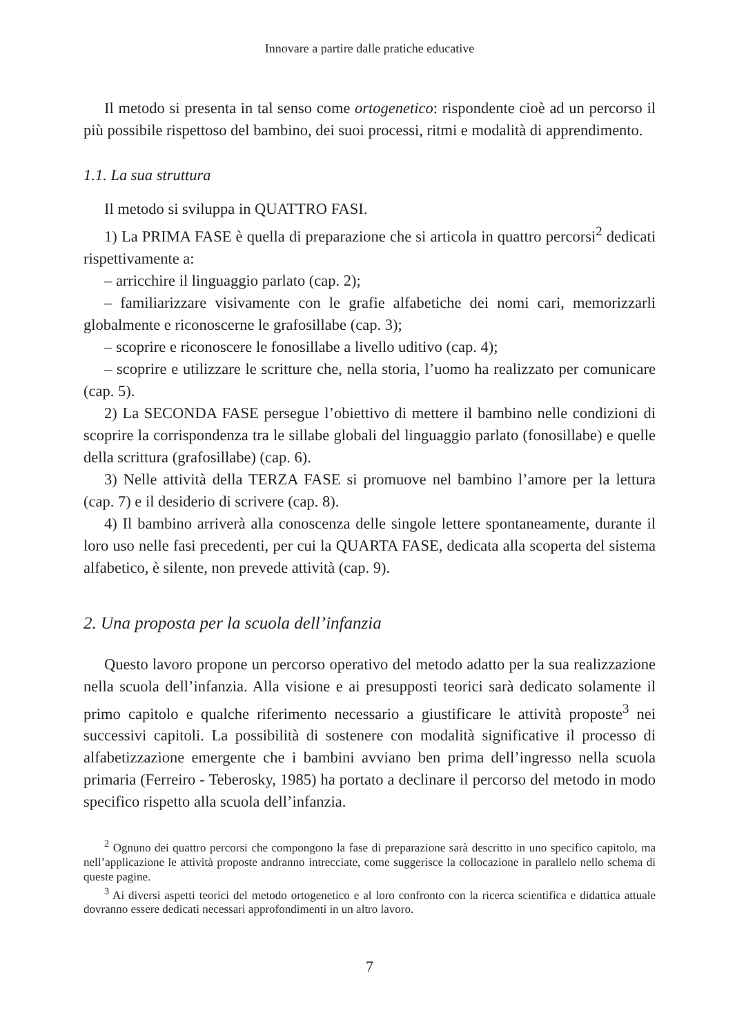Innovare a partire dalle pratiche educative
Il metodo si presenta in tal senso come ortogenetico: rispondente cioè ad un percorso il più possibile rispettoso del bambino, dei suoi processi, ritmi e modalità di apprendimento.
1.1. La sua struttura
Il metodo si sviluppa in QUATTRO FASI.
1) La PRIMA FASE è quella di preparazione che si articola in quattro percorsi<sup>2</sup> dedicati rispettivamente a:
– arricchire il linguaggio parlato (cap. 2);
– familiarizzare visivamente con le grafie alfabetiche dei nomi cari, memorizzarli globalmente e riconoscerne le grafosillabe (cap. 3);
– scoprire e riconoscere le fonosillabe a livello uditivo (cap. 4);
– scoprire e utilizzare le scritture che, nella storia, l’uomo ha realizzato per comunicare (cap. 5).
2) La SECONDA FASE persegue l’obiettivo di mettere il bambino nelle condizioni di scoprire la corrispondenza tra le sillabe globali del linguaggio parlato (fonosillabe) e quelle della scrittura (grafosillabe) (cap. 6).
3) Nelle attività della TERZA FASE si promuove nel bambino l’amore per la lettura (cap. 7) e il desiderio di scrivere (cap. 8).
4) Il bambino arriverà alla conoscenza delle singole lettere spontaneamente, durante il loro uso nelle fasi precedenti, per cui la QUARTA FASE, dedicata alla scoperta del sistema alfabetico, è silente, non prevede attività (cap. 9).
2. Una proposta per la scuola dell’infanzia
Questo lavoro propone un percorso operativo del metodo adatto per la sua realizzazione nella scuola dell’infanzia. Alla visione e ai presupposti teorici sarà dedicato solamente il primo capitolo e qualche riferimento necessario a giustificare le attività proposte<sup>3</sup> nei successivi capitoli. La possibilità di sostenere con modalità significative il processo di alfabetizzazione emergente che i bambini avviano ben prima dell’ingresso nella scuola primaria (Ferreiro - Teberosky, 1985) ha portato a declinare il percorso del metodo in modo specifico rispetto alla scuola dell’infanzia.
<sup>2</sup> Ognuno dei quattro percorsi che compongono la fase di preparazione sarà descritto in uno specifico capitolo, ma nell’applicazione le attività proposte andranno intrecciate, come suggerisce la collocazione in parallelo nello schema di queste pagine.
<sup>3</sup> Ai diversi aspetti teorici del metodo ortogenetico e al loro confronto con la ricerca scientifica e didattica attuale dovranno essere dedicati necessari approfondimenti in un altro lavoro.
7